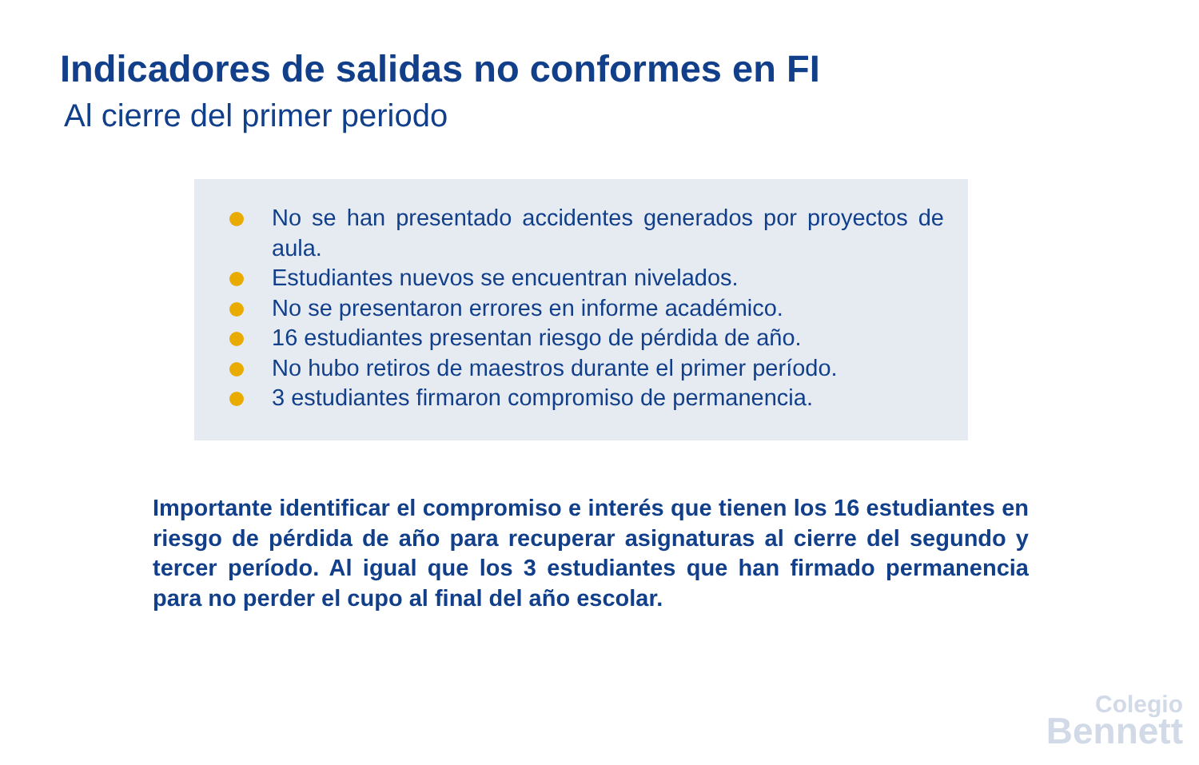Indicadores de salidas no conformes en FI
Al cierre del primer periodo
No se han presentado accidentes generados por proyectos de aula.
Estudiantes nuevos se encuentran nivelados.
No se presentaron errores en informe académico.
16 estudiantes presentan riesgo de pérdida de año.
No hubo retiros de maestros durante el primer período.
3 estudiantes firmaron compromiso de permanencia.
Importante identificar el compromiso e interés que tienen los 16 estudiantes en riesgo de pérdida de año para recuperar asignaturas al cierre del segundo y tercer período. Al igual que los 3 estudiantes que han firmado permanencia para no perder el cupo al final del año escolar.
Colegio
Bennett